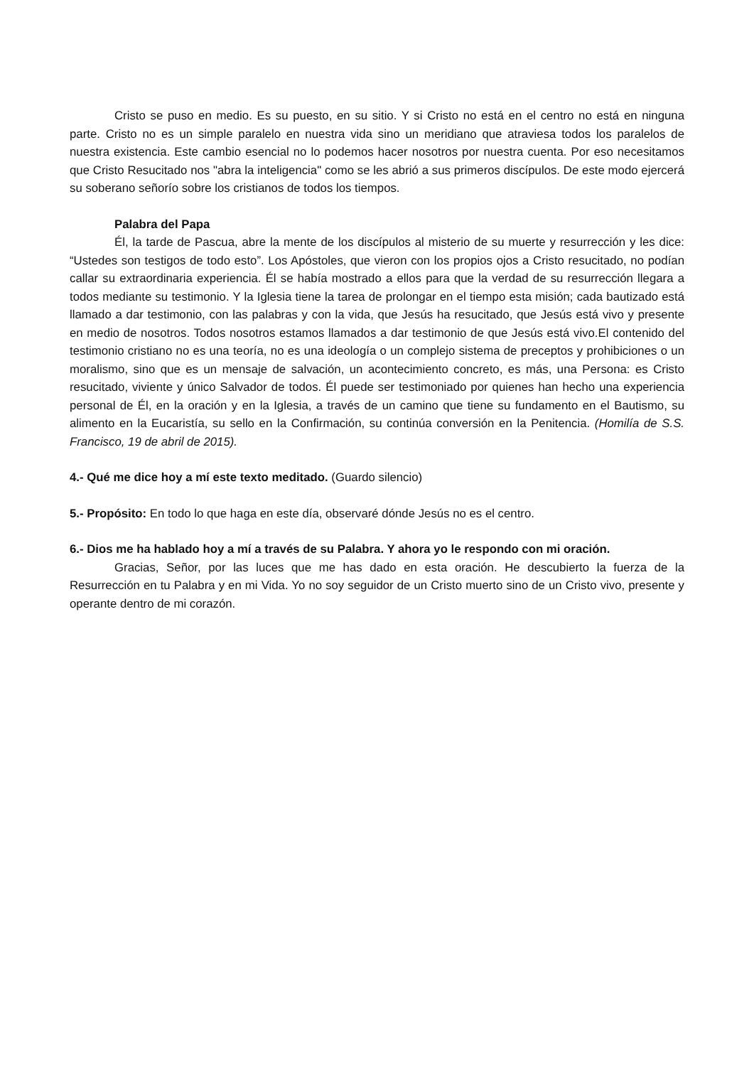Cristo se puso en medio. Es su puesto, en su sitio. Y si Cristo no está en el centro no está en ninguna parte. Cristo no es un simple paralelo en nuestra vida sino un meridiano que atraviesa todos los paralelos de nuestra existencia. Este cambio esencial no lo podemos hacer nosotros por nuestra cuenta. Por eso necesitamos que Cristo Resucitado nos "abra la inteligencia" como se les abrió a sus primeros discípulos. De este modo ejercerá su soberano señorío sobre los cristianos de todos los tiempos.
Palabra del Papa
Él, la tarde de Pascua, abre la mente de los discípulos al misterio de su muerte y resurrección y les dice: “Ustedes son testigos de todo esto”. Los Apóstoles, que vieron con los propios ojos a Cristo resucitado, no podían callar su extraordinaria experiencia. Él se había mostrado a ellos para que la verdad de su resurrección llegara a todos mediante su testimonio. Y la Iglesia tiene la tarea de prolongar en el tiempo esta misión; cada bautizado está llamado a dar testimonio, con las palabras y con la vida, que Jesús ha resucitado, que Jesús está vivo y presente en medio de nosotros. Todos nosotros estamos llamados a dar testimonio de que Jesús está vivo.El contenido del testimonio cristiano no es una teoría, no es una ideología o un complejo sistema de preceptos y prohibiciones o un moralismo, sino que es un mensaje de salvación, un acontecimiento concreto, es más, una Persona: es Cristo resucitado, viviente y único Salvador de todos. Él puede ser testimoniado por quienes han hecho una experiencia personal de Él, en la oración y en la Iglesia, a través de un camino que tiene su fundamento en el Bautismo, su alimento en la Eucaristía, su sello en la Confirmación, su continúa conversión en la Penitencia. (Homilía de S.S. Francisco, 19 de abril de 2015).
4.- Qué me dice hoy a mí este texto meditado. (Guardo silencio)
5.- Propósito: En todo lo que haga en este día, observaré dónde Jesús no es el centro.
6.- Dios me ha hablado hoy a mí a través de su Palabra. Y ahora yo le respondo con mi oración.
Gracias, Señor, por las luces que me has dado en esta oración. He descubierto la fuerza de la Resurrección en tu Palabra y en mi Vida. Yo no soy seguidor de un Cristo muerto sino de un Cristo vivo, presente y operante dentro de mi corazón.